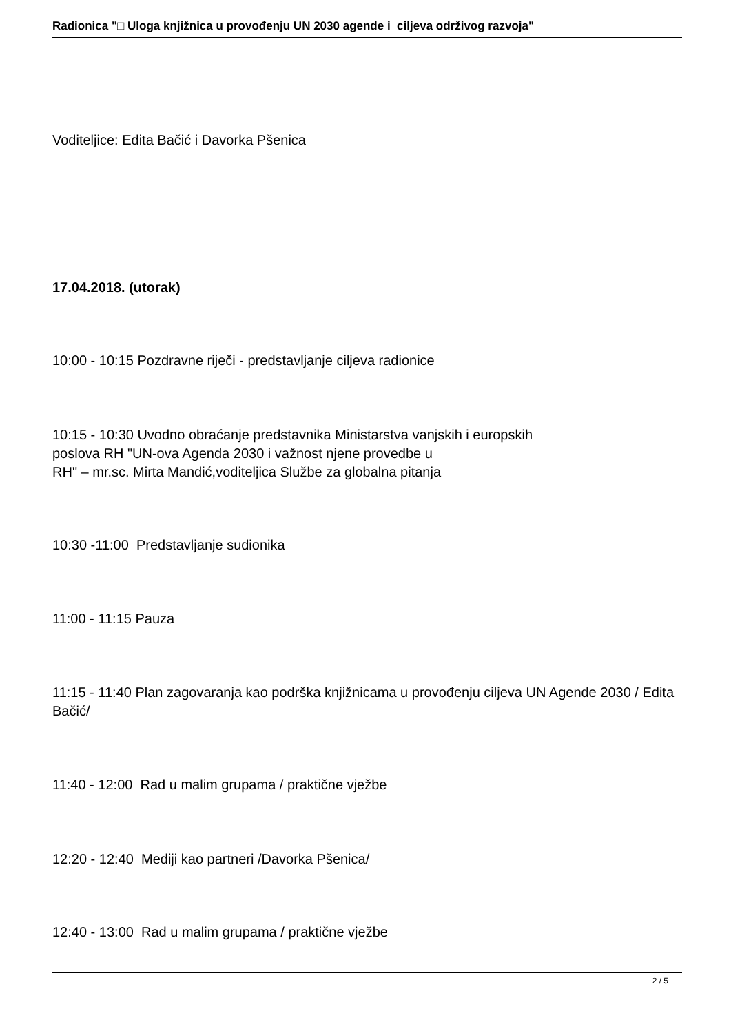Radionica "□ Uloga knjižnica u provođenju UN 2030 agende i ciljeva održivog razvoja"
Voditeljice: Edita Bačić i Davorka Pšenica
17.04.2018. (utorak)
10:00 - 10:15 Pozdravne riječi - predstavljanje ciljeva radionice
10:15 - 10:30 Uvodno obraćanje predstavnika Ministarstva vanjskih i europskih
poslova RH "UN-ova Agenda 2030 i važnost njene provedbe u
RH" – mr.sc. Mirta Mandić,voditeljica Službe za globalna pitanja
10:30 -11:00 Predstavljanje sudionika
11:00 - 11:15 Pauza
11:15 - 11:40 Plan zagovaranja kao podrška knjižnicama u provođenju ciljeva UN Agende 2030 / Edita Bačić/
11:40 - 12:00 Rad u malim grupama / praktične vježbe
12:20 - 12:40 Mediji kao partneri /Davorka Pšenica/
12:40 - 13:00 Rad u malim grupama / praktične vježbe
2 / 5